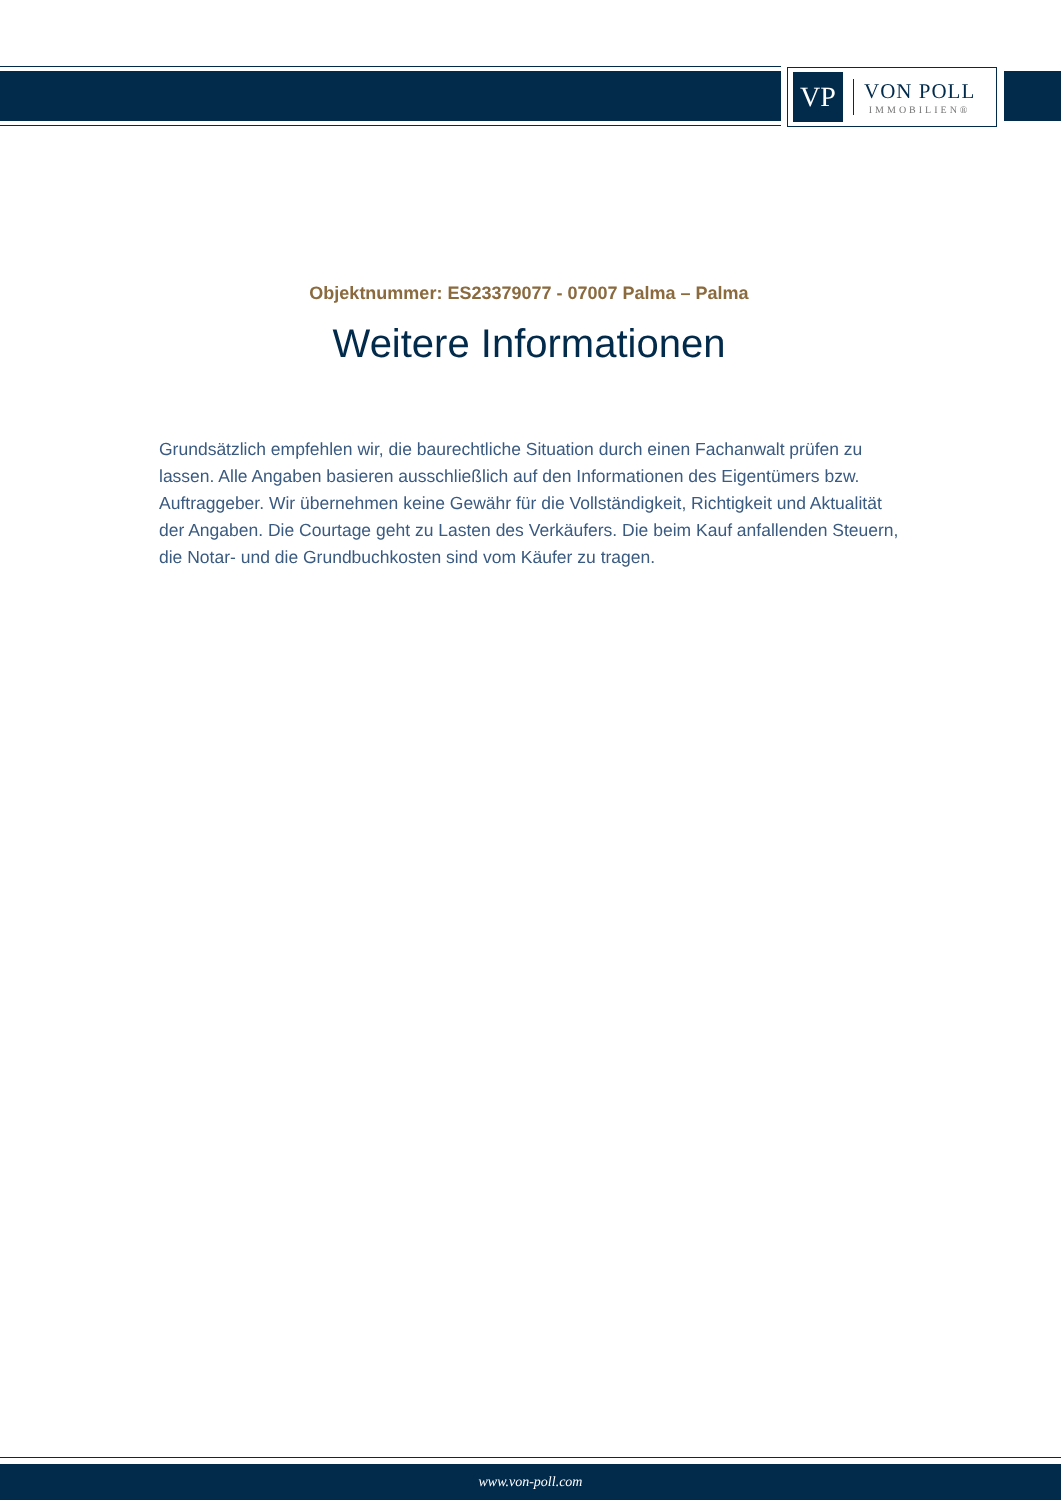VP
VON POLL
IMMOBILIEN®
Objektnummer: ES23379077 - 07007 Palma – Palma
Weitere Informationen
Grundsätzlich empfehlen wir, die baurechtliche Situation durch einen Fachanwalt prüfen zu lassen. Alle Angaben basieren ausschließlich auf den Informationen des Eigentümers bzw. Auftraggeber. Wir übernehmen keine Gewähr für die Vollständigkeit, Richtigkeit und Aktualität der Angaben. Die Courtage geht zu Lasten des Verkäufers. Die beim Kauf anfallenden Steuern, die Notar- und die Grundbuchkosten sind vom Käufer zu tragen.
www.von-poll.com